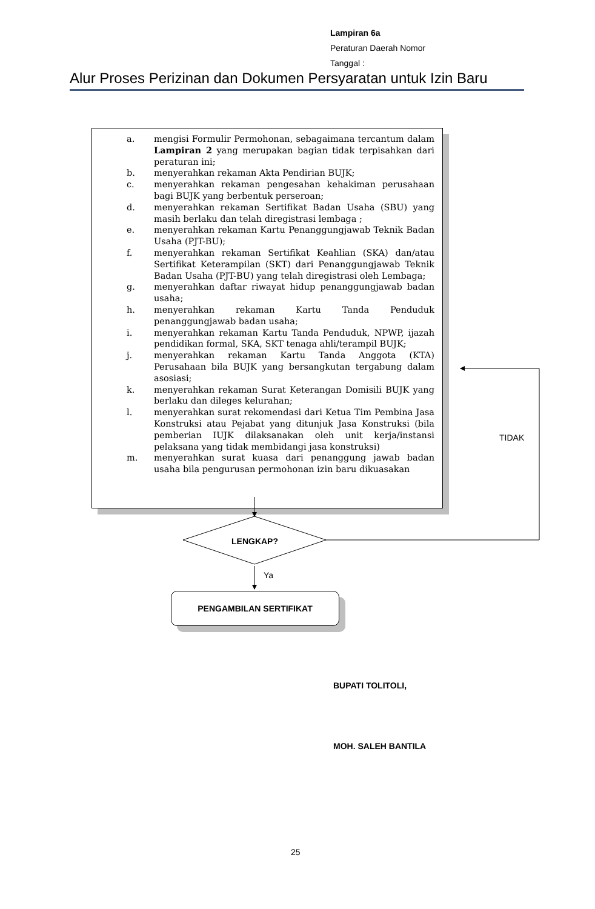Lampiran 6a
Peraturan Daerah Nomor
Tanggal :
Alur Proses Perizinan dan Dokumen Persyaratan untuk Izin Baru
a. mengisi Formulir Permohonan, sebagaimana tercantum dalam Lampiran 2 yang merupakan bagian tidak terpisahkan dari peraturan ini;
b. menyerahkan rekaman Akta Pendirian BUJK;
c. menyerahkan rekaman pengesahan kehakiman perusahaan bagi BUJK yang berbentuk perseroan;
d. menyerahkan rekaman Sertifikat Badan Usaha (SBU) yang masih berlaku dan telah diregistrasi lembaga ;
e. menyerahkan rekaman Kartu Penanggungjawab Teknik Badan Usaha (PJT-BU);
f. menyerahkan rekaman Sertifikat Keahlian (SKA) dan/atau Sertifikat Keterampilan (SKT) dari Penanggungjawab Teknik Badan Usaha (PJT-BU) yang telah diregistrasi oleh Lembaga;
g. menyerahkan daftar riwayat hidup penanggungjawab badan usaha;
h. menyerahkan rekaman Kartu Tanda Penduduk penanggungjawab badan usaha;
i. menyerahkan rekaman Kartu Tanda Penduduk, NPWP, ijazah pendidikan formal, SKA, SKT tenaga ahli/terampil BUJK;
j. menyerahkan rekaman Kartu Tanda Anggota (KTA) Perusahaan bila BUJK yang bersangkutan tergabung dalam asosiasi;
k. menyerahkan rekaman Surat Keterangan Domisili BUJK yang berlaku dan dileges kelurahan;
l. menyerahkan surat rekomendasi dari Ketua Tim Pembina Jasa Konstruksi atau Pejabat yang ditunjuk Jasa Konstruksi (bila pemberian IUJK dilaksanakan oleh unit kerja/instansi pelaksana yang tidak membidangi jasa konstruksi)
m. menyerahkan surat kuasa dari penanggung jawab badan usaha bila pengurusan permohonan izin baru dikuasakan
LENGKAP?
TIDAK
Ya
PENGAMBILAN SERTIFIKAT
BUPATI TOLITOLI,
MOH. SALEH BANTILA
25